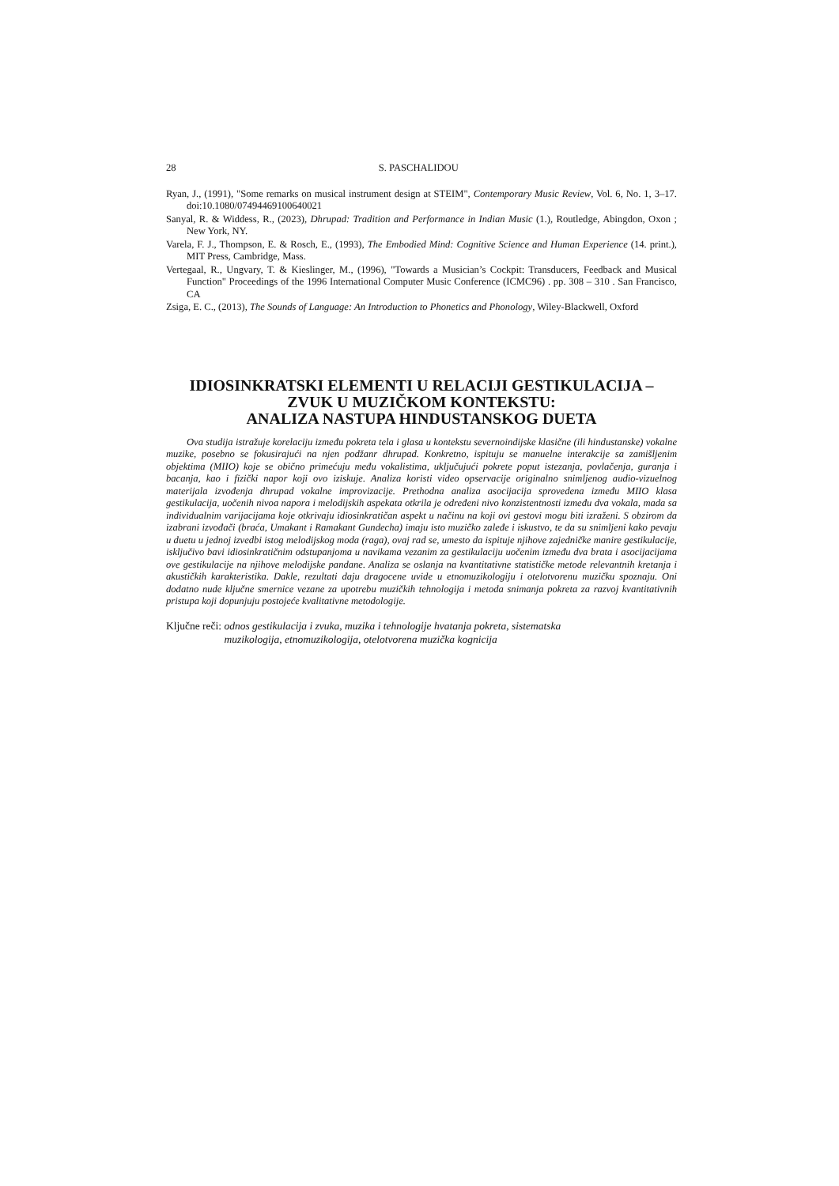28 S. PASCHALIDOU
Ryan, J., (1991), "Some remarks on musical instrument design at STEIM", Contemporary Music Review, Vol. 6, No. 1, 3–17. doi:10.1080/07494469100640021
Sanyal, R. & Widdess, R., (2023), Dhrupad: Tradition and Performance in Indian Music (1.), Routledge, Abingdon, Oxon ; New York, NY.
Varela, F. J., Thompson, E. & Rosch, E., (1993), The Embodied Mind: Cognitive Science and Human Experience (14. print.), MIT Press, Cambridge, Mass.
Vertegaal, R., Ungvary, T. & Kieslinger, M., (1996), "Towards a Musician’s Cockpit: Transducers, Feedback and Musical Function" Proceedings of the 1996 International Computer Music Conference (ICMC96) . pp. 308 – 310 . San Francisco, CA
Zsiga, E. C., (2013), The Sounds of Language: An Introduction to Phonetics and Phonology, Wiley-Blackwell, Oxford
IDIOSINKRATSKI ELEMENTI U RELACIJI GESTIKULACIJA –
ZVUK U MUZIČKOM KONTEKSTU:
ANALIZA NASTUPA HINDUSTANSKOG DUETA
Ova studija istražuje korelaciju između pokreta tela i glasa u kontekstu severnoindijske klasične (ili hindustanske) vokalne muzike, posebno se fokusirajući na njen podžanr dhrupad. Konkretno, ispituju se manuelne interakcije sa zamišljenim objektima (MIIO) koje se obično primećuju među vokalistima, uključujući pokrete poput istezanja, povlačenja, guranja i bacanja, kao i fizički napor koji ovo iziskuje. Analiza koristi video opservacije originalno snimljenog audio-vizuelnog materijala izvođenja dhrupad vokalne improvizacije. Prethodna analiza asocijacija sprovedena između MIIO klasa gestikulacija, uočenih nivoa napora i melodijskih aspekata otkrila je određeni nivo konzistentnosti između dva vokala, mada sa individualnim varijacijama koje otkrivaju idiosinkratičan aspekt u načinu na koji ovi gestovi mogu biti izraženi. S obzirom da izabrani izvođači (braća, Umakant i Ramakant Gundecha) imaju isto muzičko zaleđe i iskustvo, te da su snimljeni kako pevaju u duetu u jednoj izvedbi istog melodijskog moda (raga), ovaj rad se, umesto da ispituje njihove zajedničke manire gestikulacije, isključivo bavi idiosinkratičnim odstupanjoma u navikama vezanim za gestikulaciju uočenim između dva brata i asocijacijama ove gestikulacije na njihove melodijske pandane. Analiza se oslanja na kvantitativne statističke metode relevantnih kretanja i akustičkih karakteristika. Dakle, rezultati daju dragocene uvide u etnomuzikologiju i otelotvorenu muzičku spoznaju. Oni dodatno nude ključne smernice vezane za upotrebu muzičkih tehnologija i metoda snimanja pokreta za razvoj kvantitativnih pristupa koji dopunjuju postojeće kvalitativne metodologije.
Ključne reči: odnos gestikulacija i zvuka, muzika i tehnologije hvatanja pokreta, sistematska
muzikologija, etnomuzikologija, otelotvorena muzička kognicija